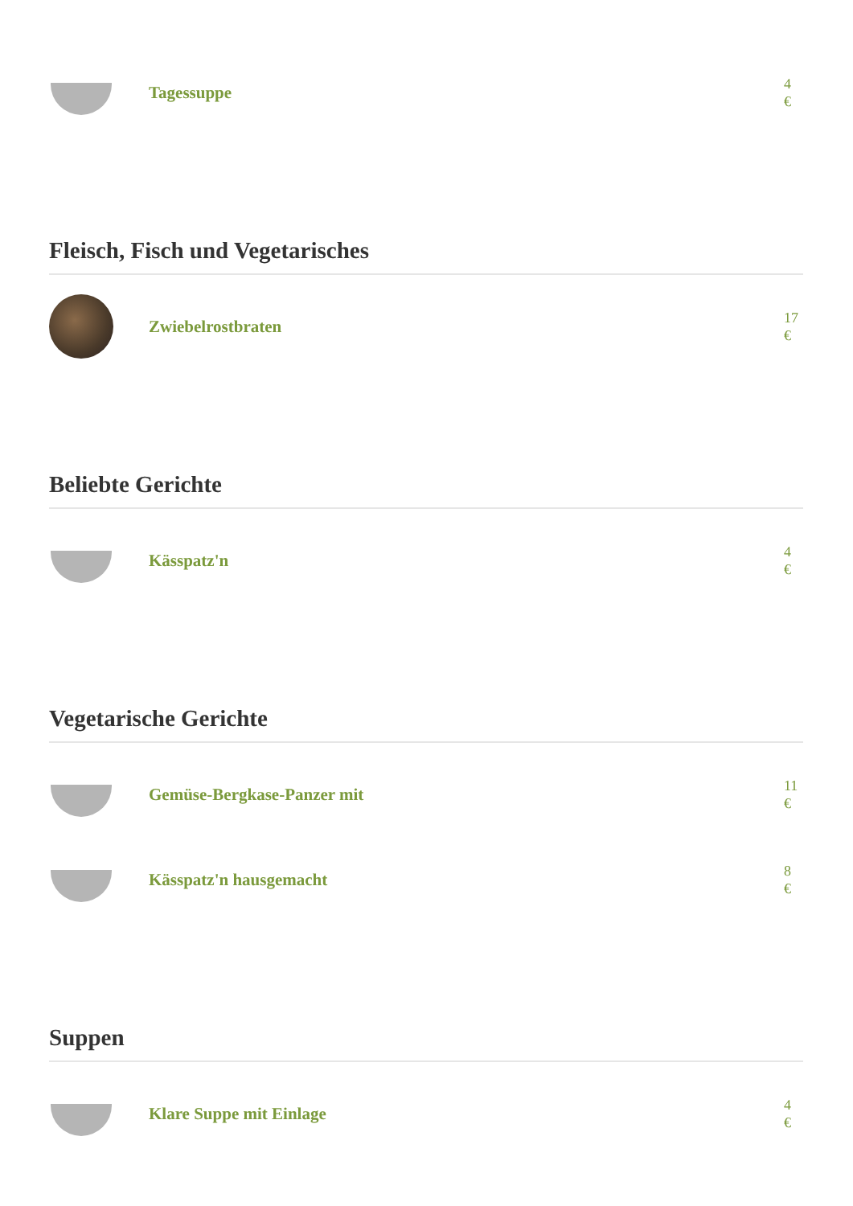Tagessuppe
4
€
Fleisch, Fisch und Vegetarisches
Zwiebelrostbraten
17
€
Beliebte Gerichte
Kässpatz'n
4
€
Vegetarische Gerichte
Gemüse-Bergkase-Panzer mit
11
€
Kässpatz'n hausgemacht
8
€
Suppen
Klare Suppe mit Einlage
4
€